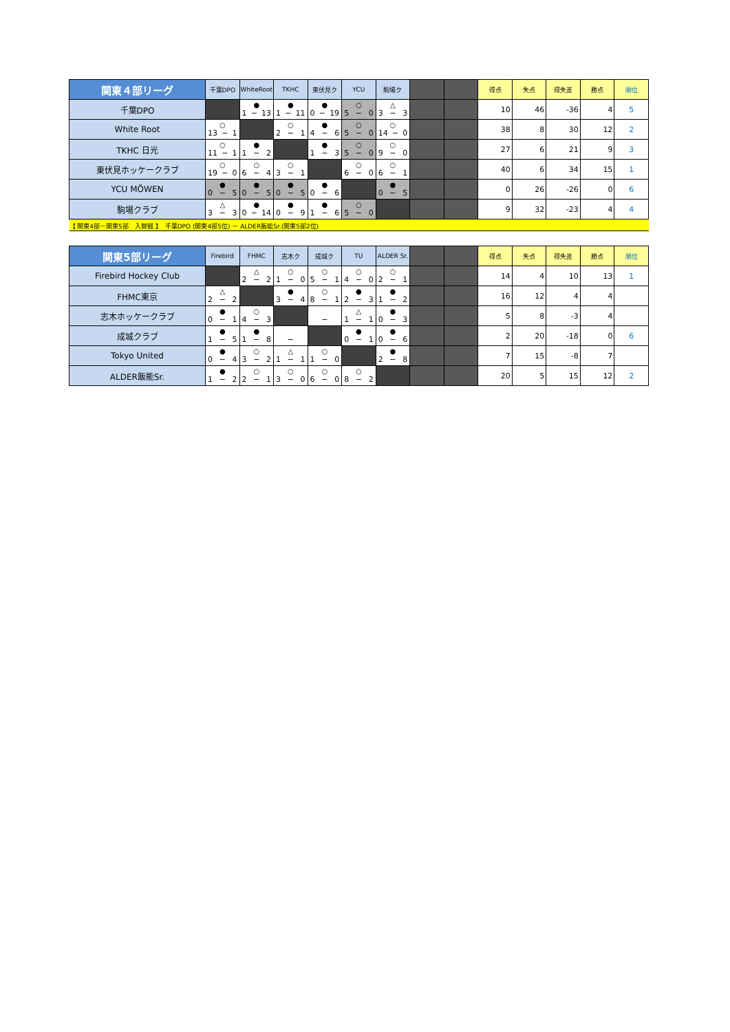| 関東４部リーグ | 千葉DPO | WhiteRoot | TKHC | 東伏見ク | YCU | 駒場ク | | | 得点 | 失点 | 得失差 | 勝点 | 順位 |
| 千葉DPO | | ● 1 − 13 | ● 1 − 11 | ● 0 − 19 | ○ 5 − 0 | △ 3 − 3 | | | 10 | 46 | -36 | 4 | 5 |
| White Root | ○ 13 − 1 | | ○ 2 − 1 | ● 4 − 6 | ○ 5 − 0 | ○ 14 − 0 | | | 38 | 8 | 30 | 12 | 2 |
| TKHC 日光 | ○ 11 − 1 | ● 1 − 2 | | ● 1 − 3 | ○ 5 − 0 | ○ 9 − 0 | | | 27 | 6 | 21 | 9 | 3 |
| 東伏見ホッケークラブ | ○ 19 − 0 | ○ 6 − 4 | ○ 3 − 1 | | ○ 6 − 0 | ○ 6 − 1 | | | 40 | 6 | 34 | 15 | 1 |
| YCU MÖWEN | ● 0 − 5 | ● 0 − 5 | ● 0 − 5 | ● 0 − 6 | | ● 0 − 5 | | | 0 | 26 | -26 | 0 | 6 |
| 駒場クラブ | △ 3 − 3 | ● 0 − 14 | ● 0 − 9 | ● 1 − 6 | ○ 5 − 0 | | | | 9 | 32 | -23 | 4 | 4 |
| 【 関東4部－関東5部 入替戦 】 千葉DPO (関東4部5位) － ALDER飯能Sr.(関東5部2位) | | | | | | | | | | | | | |
| 関東5部リーグ | Firebird | FHMC | 志木ク | 成城ク | TU | ALDER Sr. | | | 得点 | 失点 | 得失差 | 勝点 | 順位 |
| Firebird Hockey Club | | △ 2 − 2 | ○ 1 − 0 | ○ 5 − 1 | ○ 4 − 0 | ○ 2 − 1 | | | 14 | 4 | 10 | 13 | 1 |
| FHMC東京 | △ 2 − 2 | | ● 3 − 4 | ○ 8 − 1 | ● 2 − 3 | ● 1 − 2 | | | 16 | 12 | 4 | 4 | |
| 志木ホッケークラブ | ● 0 − 1 | ○ 4 − 3 | | − | △ 1 − 1 | ● 0 − 3 | | | 5 | 8 | -3 | 4 | |
| 成城クラブ | ● 1 − 5 | ● 1 − 8 | − | | ● 0 − 1 | ● 0 − 6 | | | 2 | 20 | -18 | 0 | 6 |
| Tokyo United | ● 0 − 4 | ○ 3 − 2 | △ 1 − 1 | ○ 1 − 0 | | ● 2 − 8 | | | 7 | 15 | -8 | 7 | |
| ALDER飯能Sr. | ● 1 − 2 | ○ 2 − 1 | ○ 3 − 0 | ○ 6 − 0 | ○ 8 − 2 | | | | 20 | 5 | 15 | 12 | 2 |